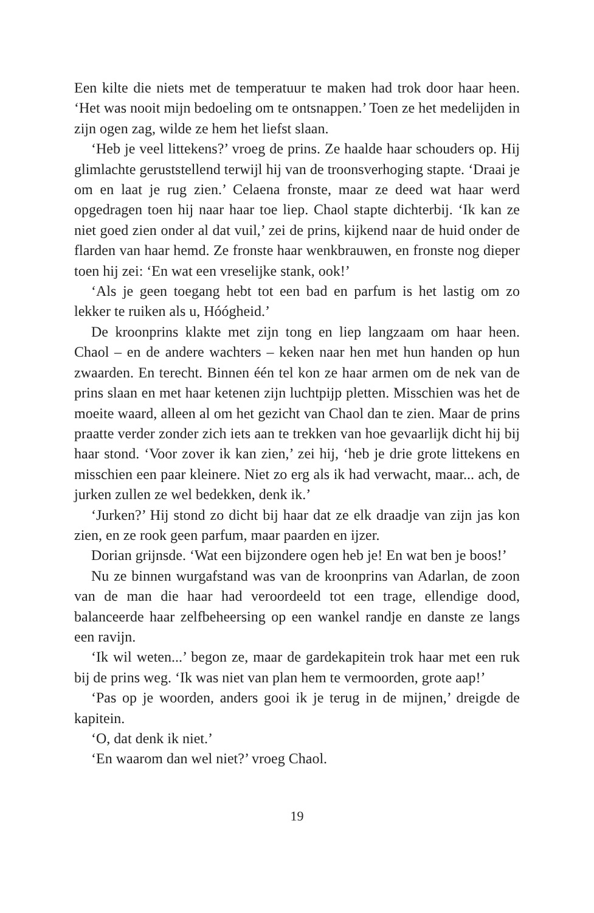Een kilte die niets met de temperatuur te maken had trok door haar heen. ‘Het was nooit mijn bedoeling om te ontsnappen.’ Toen ze het medelijden in zijn ogen zag, wilde ze hem het liefst slaan.
‘Heb je veel littekens?’ vroeg de prins. Ze haalde haar schouders op. Hij glimlachte geruststellend terwijl hij van de troonsverhoging stapte. ‘Draai je om en laat je rug zien.’ Celaena fronste, maar ze deed wat haar werd opgedragen toen hij naar haar toe liep. Chaol stapte dichterbij. ‘Ik kan ze niet goed zien onder al dat vuil,’ zei de prins, kijkend naar de huid onder de flarden van haar hemd. Ze fronste haar wenkbrauwen, en fronste nog dieper toen hij zei: ‘En wat een vreselijke stank, ook!’
‘Als je geen toegang hebt tot een bad en parfum is het lastig om zo lekker te ruiken als u, Hóógheid.’
De kroonprins klakte met zijn tong en liep langzaam om haar heen. Chaol – en de andere wachters – keken naar hen met hun handen op hun zwaarden. En terecht. Binnen één tel kon ze haar armen om de nek van de prins slaan en met haar ketenen zijn luchtpijp pletten. Misschien was het de moeite waard, alleen al om het gezicht van Chaol dan te zien. Maar de prins praatte verder zonder zich iets aan te trekken van hoe gevaarlijk dicht hij bij haar stond. ‘Voor zover ik kan zien,’ zei hij, ‘heb je drie grote littekens en misschien een paar kleinere. Niet zo erg als ik had verwacht, maar... ach, de jurken zullen ze wel bedekken, denk ik.’
‘Jurken?’ Hij stond zo dicht bij haar dat ze elk draadje van zijn jas kon zien, en ze rook geen parfum, maar paarden en ijzer.
Dorian grijnsde. ‘Wat een bijzondere ogen heb je! En wat ben je boos!’
Nu ze binnen wurgafstand was van de kroonprins van Adarlan, de zoon van de man die haar had veroordeeld tot een trage, ellendige dood, balanceerde haar zelfbeheersing op een wankel randje en danste ze langs een ravijn.
‘Ik wil weten...’ begon ze, maar de gardekapitein trok haar met een ruk bij de prins weg. ‘Ik was niet van plan hem te vermoorden, grote aap!’
‘Pas op je woorden, anders gooi ik je terug in de mijnen,’ dreigde de kapitein.
‘O, dat denk ik niet.’
‘En waarom dan wel niet?’ vroeg Chaol.
19